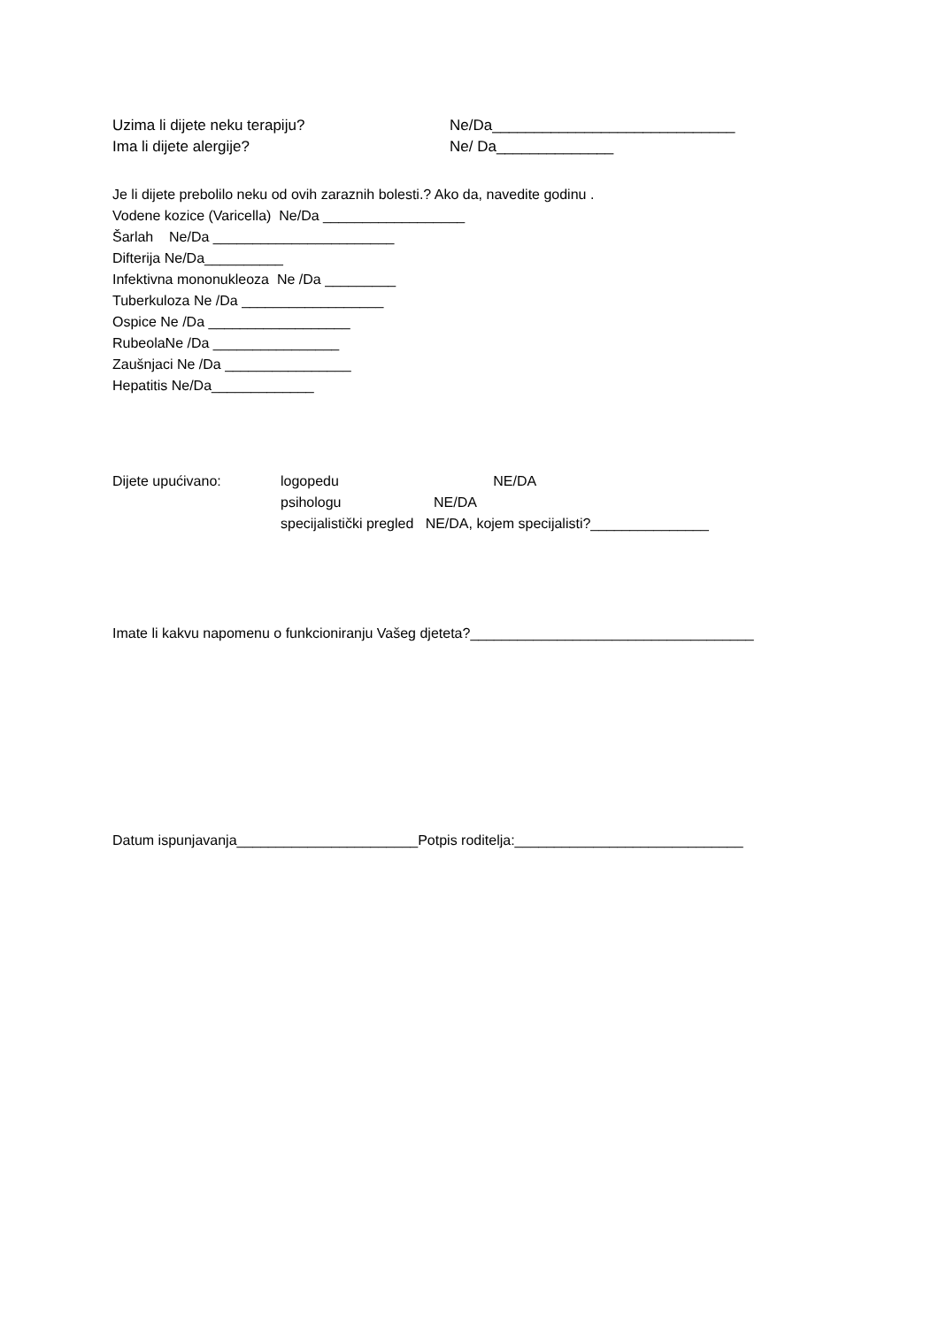Uzima li dijete neku terapiju? Ne/Da_____________________________
Ima li dijete alergije? Ne/ Da______________
Je li dijete prebolilo neku od ovih zaraznih bolesti.? Ako da, navedite godinu .
Vodene kozice (Varicella) Ne/Da __________________
Šarlah Ne/Da _______________________
Difterija Ne/Da__________
Infektivna mononukleoza Ne /Da _________
Tuberkuloza Ne /Da __________________
Ospice Ne /Da __________________
RubeolaNe /Da ________________
Zaušnjaci Ne /Da ________________
Hepatitis Ne/Da_____________
Dijete upućivano: logopedu NE/DA
psihologu NE/DA
specijalistički pregled NE/DA, kojem specijalisti?_______________
Imate li kakvu napomenu o funkcioniranju Vašeg djeteta?____________________________________
Datum ispunjavanja_______________________Potpis roditelja:_____________________________